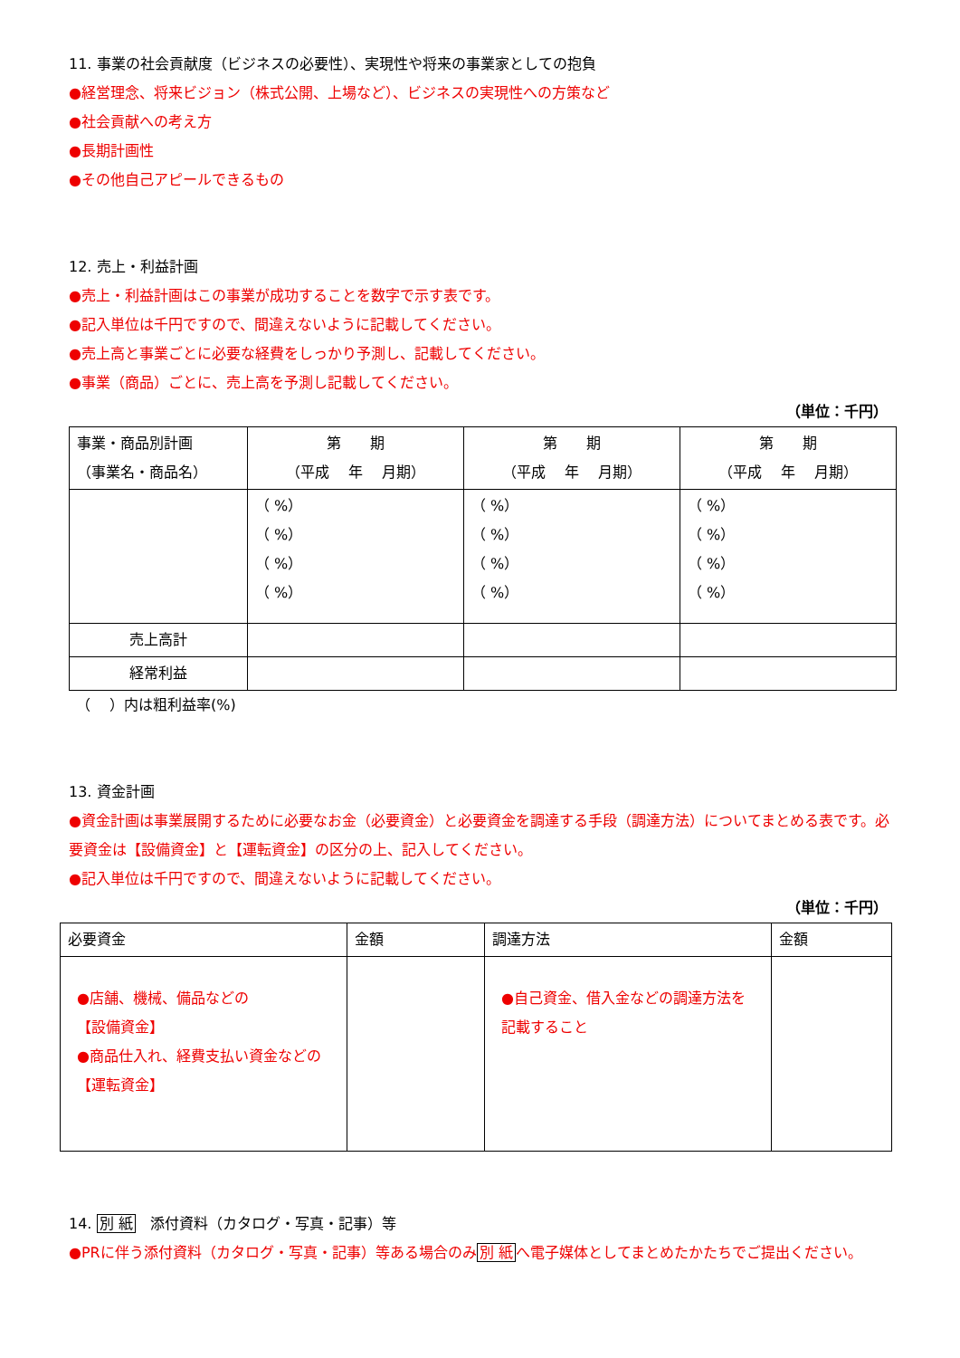11. 事業の社会貢献度（ビジネスの必要性）、実現性や将来の事業家としての抱負
●経営理念、将来ビジョン（株式公開、上場など）、ビジネスの実現性への方策など
●社会貢献への考え方
●長期計画性
●その他自己アピールできるもの
12. 売上・利益計画
●売上・利益計画はこの事業が成功することを数字で示す表です。
●記入単位は千円ですので、間違えないように記載してください。
●売上高と事業ごとに必要な経費をしっかり予測し、記載してください。
●事業（商品）ごとに、売上高を予測し記載してください。
（単位：千円）
| 事業・商品別計画 （事業名・商品名） | 第 期 （平成 年 月期） | 第 期 （平成 年 月期） | 第 期 （平成 年 月期） |
| --- | --- | --- | --- |
| | （ %） （ %） （ %） （ %） | （ %） （ %） （ %） （ %） | （ %） （ %） （ %） （ %） |
| 売上高計 | | | |
| 経常利益 | | | |
　（　 ）内は粗利益率(%)
13. 資金計画
●資金計画は事業展開するために必要なお金（必要資金）と必要資金を調達する手段（調達方法）についてまとめる表です。必要資金は【設備資金】と【運転資金】の区分の上、記入してください。
●記入単位は千円ですので、間違えないように記載してください。
（単位：千円）
| 必要資金 | 金額 | 調達方法 | 金額 |
| --- | --- | --- | --- |
| ●店舗、機械、備品などの 【設備資金】 ●商品仕入れ、経費支払い資金などの【運転資金】 | | ●自己資金、借入金などの調達方法を記載すること | |
14. 別 紙　添付資料（カタログ・写真・記事）等
●PRに伴う添付資料（カタログ・写真・記事）等ある場合のみ別 紙へ電子媒体としてまとめたかたちでご提出ください。